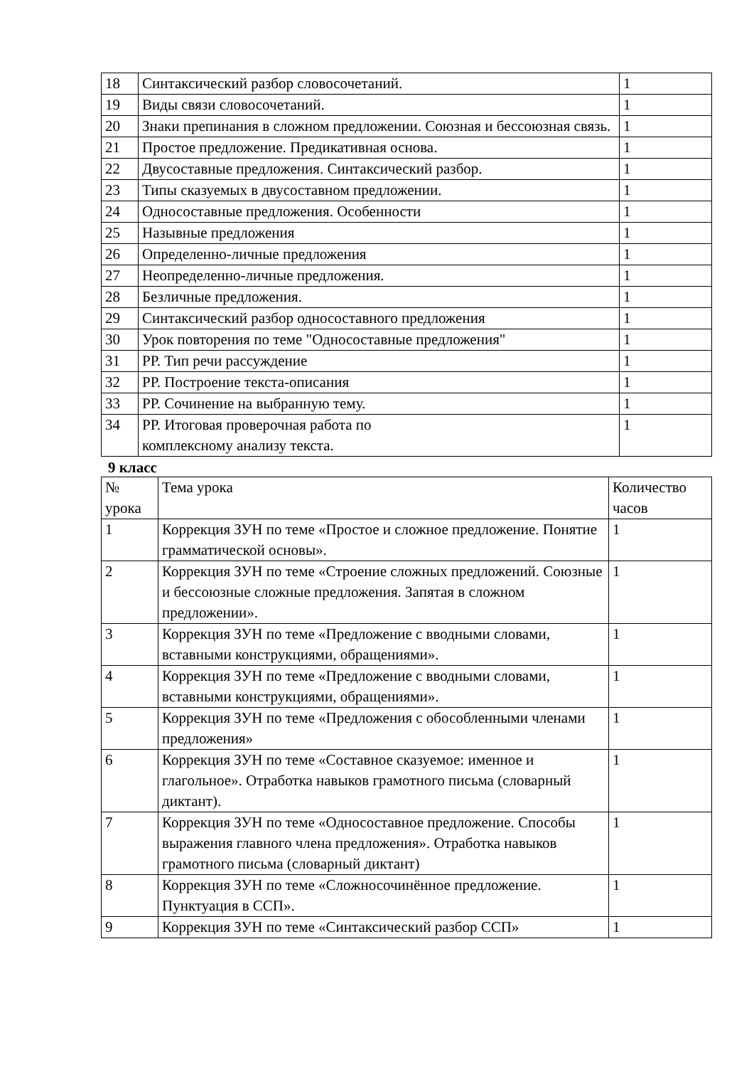| 18 | Синтаксический разбор словосочетаний. | 1 |
| 19 | Виды связи словосочетаний. | 1 |
| 20 | Знаки препинания в сложном предложении. Союзная и бессоюзная связь. | 1 |
| 21 | Простое предложение. Предикативная основа. | 1 |
| 22 | Двусоставные предложения. Синтаксический разбор. | 1 |
| 23 | Типы сказуемых в двусоставном предложении. | 1 |
| 24 | Односоставные предложения. Особенности | 1 |
| 25 | Назывные предложения | 1 |
| 26 | Определенно-личные предложения | 1 |
| 27 | Неопределенно-личные предложения. | 1 |
| 28 | Безличные предложения. | 1 |
| 29 | Синтаксический разбор односоставного предложения | 1 |
| 30 | Урок повторения по теме "Односоставные предложения" | 1 |
| 31 | РР. Тип речи рассуждение | 1 |
| 32 | РР. Построение текста-описания | 1 |
| 33 | РР. Сочинение на выбранную тему. | 1 |
| 34 | РР. Итоговая проверочная работа по комплексному анализу текста. | 1 |
9 класс
| № урока | Тема урока | Количество часов |
| --- | --- | --- |
| 1 | Коррекция ЗУН по теме «Простое и сложное предложение. Понятие грамматической основы». | 1 |
| 2 | Коррекция ЗУН по теме «Строение сложных предложений. Союзные и бессоюзные сложные предложения. Запятая в сложном предложении». | 1 |
| 3 | Коррекция ЗУН по теме «Предложение с вводными словами, вставными конструкциями, обращениями». | 1 |
| 4 | Коррекция ЗУН по теме «Предложение с вводными словами, вставными конструкциями, обращениями». | 1 |
| 5 | Коррекция ЗУН по теме «Предложения с обособленными членами предложения» | 1 |
| 6 | Коррекция ЗУН по теме «Составное сказуемое: именное и глагольное». Отработка навыков грамотного письма (словарный диктант). | 1 |
| 7 | Коррекция ЗУН по теме «Односоставное предложение. Способы выражения главного члена предложения». Отработка навыков грамотного письма (словарный диктант) | 1 |
| 8 | Коррекция ЗУН по теме «Сложносочинённое предложение. Пунктуация в ССП». | 1 |
| 9 | Коррекция ЗУН по теме «Синтаксический разбор ССП» | 1 |